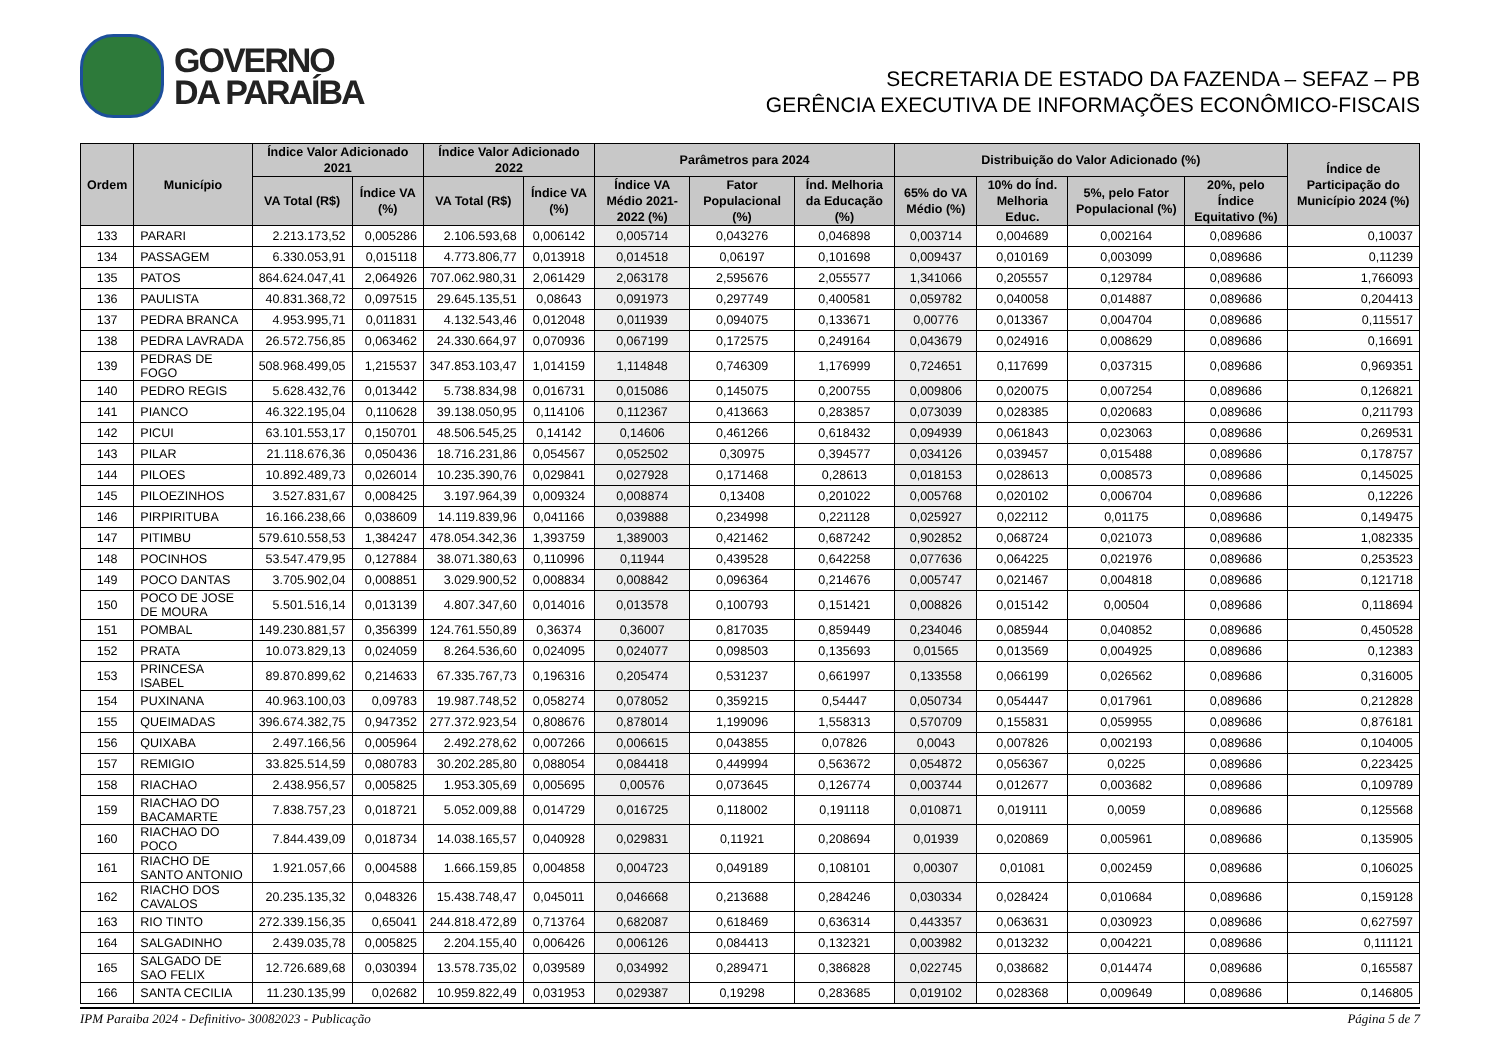GOVERNO
DA PARAÍBA
SECRETARIA DE ESTADO DA FAZENDA – SEFAZ – PB
GERÊNCIA EXECUTIVA DE INFORMAÇÕES ECONÔMICO-FISCAIS
| Ordem | Município | Índice Valor Adicionado 2021 | | Índice Valor Adicionado 2022 | | Parâmetros para 2024 | | | Distribuição do Valor Adicionado (%) | | | | Índice de Participação do Município 2024 (%) |
| --- | --- | --- | --- | --- | --- | --- | --- | --- | --- | --- | --- | --- | --- |
| | | VA Total (R$) | Índice VA (%) | VA Total (R$) | Índice VA (%) | Índice VA Médio 2021-2022 (%) | Fator Populacional (%) | Índ. Melhoria da Educação (%) | 65% do VA Médio (%) | 10% do Índ. Melhoria Educ. | 5%, pelo Fator Populacional (%) | 20%, pelo Índice Equitativo (%) | |
| 133 | PARARI | 2.213.173,52 | 0,005286 | 2.106.593,68 | 0,006142 | 0,005714 | 0,043276 | 0,046898 | 0,003714 | 0,004689 | 0,002164 | 0,089686 | 0,10037 |
| 134 | PASSAGEM | 6.330.053,91 | 0,015118 | 4.773.806,77 | 0,013918 | 0,014518 | 0,06197 | 0,101698 | 0,009437 | 0,010169 | 0,003099 | 0,089686 | 0,11239 |
| 135 | PATOS | 864.624.047,41 | 2,064926 | 707.062.980,31 | 2,061429 | 2,063178 | 2,595676 | 2,055577 | 1,341066 | 0,205557 | 0,129784 | 0,089686 | 1,766093 |
| 136 | PAULISTA | 40.831.368,72 | 0,097515 | 29.645.135,51 | 0,08643 | 0,091973 | 0,297749 | 0,400581 | 0,059782 | 0,040058 | 0,014887 | 0,089686 | 0,204413 |
| 137 | PEDRA BRANCA | 4.953.995,71 | 0,011831 | 4.132.543,46 | 0,012048 | 0,011939 | 0,094075 | 0,133671 | 0,00776 | 0,013367 | 0,004704 | 0,089686 | 0,115517 |
| 138 | PEDRA LAVRADA | 26.572.756,85 | 0,063462 | 24.330.664,97 | 0,070936 | 0,067199 | 0,172575 | 0,249164 | 0,043679 | 0,024916 | 0,008629 | 0,089686 | 0,16691 |
| 139 | PEDRAS DE FOGO | 508.968.499,05 | 1,215537 | 347.853.103,47 | 1,014159 | 1,114848 | 0,746309 | 1,176999 | 0,724651 | 0,117699 | 0,037315 | 0,089686 | 0,969351 |
| 140 | PEDRO REGIS | 5.628.432,76 | 0,013442 | 5.738.834,98 | 0,016731 | 0,015086 | 0,145075 | 0,200755 | 0,009806 | 0,020075 | 0,007254 | 0,089686 | 0,126821 |
| 141 | PIANCO | 46.322.195,04 | 0,110628 | 39.138.050,95 | 0,114106 | 0,112367 | 0,413663 | 0,283857 | 0,073039 | 0,028385 | 0,020683 | 0,089686 | 0,211793 |
| 142 | PICUI | 63.101.553,17 | 0,150701 | 48.506.545,25 | 0,14142 | 0,14606 | 0,461266 | 0,618432 | 0,094939 | 0,061843 | 0,023063 | 0,089686 | 0,269531 |
| 143 | PILAR | 21.118.676,36 | 0,050436 | 18.716.231,86 | 0,054567 | 0,052502 | 0,30975 | 0,394577 | 0,034126 | 0,039457 | 0,015488 | 0,089686 | 0,178757 |
| 144 | PILOES | 10.892.489,73 | 0,026014 | 10.235.390,76 | 0,029841 | 0,027928 | 0,171468 | 0,28613 | 0,018153 | 0,028613 | 0,008573 | 0,089686 | 0,145025 |
| 145 | PILOEZINHOS | 3.527.831,67 | 0,008425 | 3.197.964,39 | 0,009324 | 0,008874 | 0,13408 | 0,201022 | 0,005768 | 0,020102 | 0,006704 | 0,089686 | 0,12226 |
| 146 | PIRPIRITUBA | 16.166.238,66 | 0,038609 | 14.119.839,96 | 0,041166 | 0,039888 | 0,234998 | 0,221128 | 0,025927 | 0,022112 | 0,01175 | 0,089686 | 0,149475 |
| 147 | PITIMBU | 579.610.558,53 | 1,384247 | 478.054.342,36 | 1,393759 | 1,389003 | 0,421462 | 0,687242 | 0,902852 | 0,068724 | 0,021073 | 0,089686 | 1,082335 |
| 148 | POCINHOS | 53.547.479,95 | 0,127884 | 38.071.380,63 | 0,110996 | 0,11944 | 0,439528 | 0,642258 | 0,077636 | 0,064225 | 0,021976 | 0,089686 | 0,253523 |
| 149 | POCO DANTAS | 3.705.902,04 | 0,008851 | 3.029.900,52 | 0,008834 | 0,008842 | 0,096364 | 0,214676 | 0,005747 | 0,021467 | 0,004818 | 0,089686 | 0,121718 |
| 150 | POCO DE JOSE DE MOURA | 5.501.516,14 | 0,013139 | 4.807.347,60 | 0,014016 | 0,013578 | 0,100793 | 0,151421 | 0,008826 | 0,015142 | 0,00504 | 0,089686 | 0,118694 |
| 151 | POMBAL | 149.230.881,57 | 0,356399 | 124.761.550,89 | 0,36374 | 0,36007 | 0,817035 | 0,859449 | 0,234046 | 0,085944 | 0,040852 | 0,089686 | 0,450528 |
| 152 | PRATA | 10.073.829,13 | 0,024059 | 8.264.536,60 | 0,024095 | 0,024077 | 0,098503 | 0,135693 | 0,01565 | 0,013569 | 0,004925 | 0,089686 | 0,12383 |
| 153 | PRINCESA ISABEL | 89.870.899,62 | 0,214633 | 67.335.767,73 | 0,196316 | 0,205474 | 0,531237 | 0,661997 | 0,133558 | 0,066199 | 0,026562 | 0,089686 | 0,316005 |
| 154 | PUXINANA | 40.963.100,03 | 0,09783 | 19.987.748,52 | 0,058274 | 0,078052 | 0,359215 | 0,54447 | 0,050734 | 0,054447 | 0,017961 | 0,089686 | 0,212828 |
| 155 | QUEIMADAS | 396.674.382,75 | 0,947352 | 277.372.923,54 | 0,808676 | 0,878014 | 1,199096 | 1,558313 | 0,570709 | 0,155831 | 0,059955 | 0,089686 | 0,876181 |
| 156 | QUIXABA | 2.497.166,56 | 0,005964 | 2.492.278,62 | 0,007266 | 0,006615 | 0,043855 | 0,07826 | 0,0043 | 0,007826 | 0,002193 | 0,089686 | 0,104005 |
| 157 | REMIGIO | 33.825.514,59 | 0,080783 | 30.202.285,80 | 0,088054 | 0,084418 | 0,449994 | 0,563672 | 0,054872 | 0,056367 | 0,0225 | 0,089686 | 0,223425 |
| 158 | RIACHAO | 2.438.956,57 | 0,005825 | 1.953.305,69 | 0,005695 | 0,00576 | 0,073645 | 0,126774 | 0,003744 | 0,012677 | 0,003682 | 0,089686 | 0,109789 |
| 159 | RIACHAO DO BACAMARTE | 7.838.757,23 | 0,018721 | 5.052.009,88 | 0,014729 | 0,016725 | 0,118002 | 0,191118 | 0,010871 | 0,019111 | 0,0059 | 0,089686 | 0,125568 |
| 160 | RIACHAO DO POCO | 7.844.439,09 | 0,018734 | 14.038.165,57 | 0,040928 | 0,029831 | 0,11921 | 0,208694 | 0,01939 | 0,020869 | 0,005961 | 0,089686 | 0,135905 |
| 161 | RIACHO DE SANTO ANTONIO | 1.921.057,66 | 0,004588 | 1.666.159,85 | 0,004858 | 0,004723 | 0,049189 | 0,108101 | 0,00307 | 0,01081 | 0,002459 | 0,089686 | 0,106025 |
| 162 | RIACHO DOS CAVALOS | 20.235.135,32 | 0,048326 | 15.438.748,47 | 0,045011 | 0,046668 | 0,213688 | 0,284246 | 0,030334 | 0,028424 | 0,010684 | 0,089686 | 0,159128 |
| 163 | RIO TINTO | 272.339.156,35 | 0,65041 | 244.818.472,89 | 0,713764 | 0,682087 | 0,618469 | 0,636314 | 0,443357 | 0,063631 | 0,030923 | 0,089686 | 0,627597 |
| 164 | SALGADINHO | 2.439.035,78 | 0,005825 | 2.204.155,40 | 0,006426 | 0,006126 | 0,084413 | 0,132321 | 0,003982 | 0,013232 | 0,004221 | 0,089686 | 0,111121 |
| 165 | SALGADO DE SAO FELIX | 12.726.689,68 | 0,030394 | 13.578.735,02 | 0,039589 | 0,034992 | 0,289471 | 0,386828 | 0,022745 | 0,038682 | 0,014474 | 0,089686 | 0,165587 |
| 166 | SANTA CECILIA | 11.230.135,99 | 0,02682 | 10.959.822,49 | 0,031953 | 0,029387 | 0,19298 | 0,283685 | 0,019102 | 0,028368 | 0,009649 | 0,089686 | 0,146805 |
IPM Paraiba 2024 - Definitivo- 30082023 - Publicação Página 5 de 7